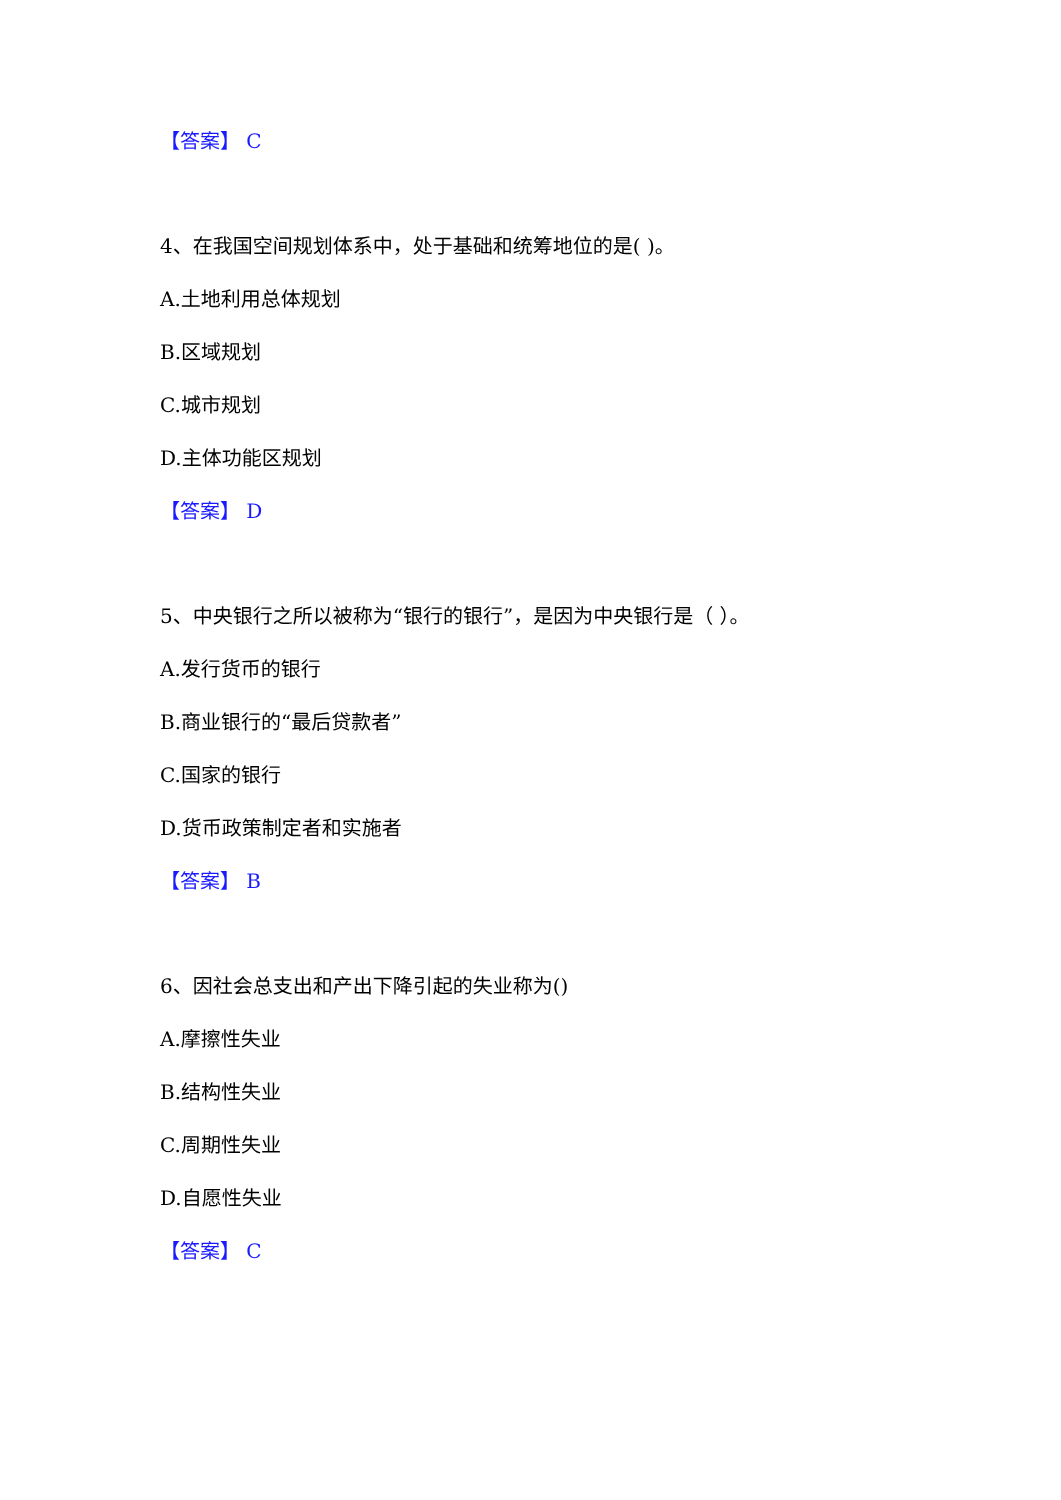【答案】 C
4、在我国空间规划体系中，处于基础和统筹地位的是( )。
A.土地利用总体规划
B.区域规划
C.城市规划
D.主体功能区规划
【答案】 D
5、中央银行之所以被称为“银行的银行”，是因为中央银行是（ ）。
A.发行货币的银行
B.商业银行的“最后贷款者”
C.国家的银行
D.货币政策制定者和实施者
【答案】 B
6、因社会总支出和产出下降引起的失业称为()
A.摩擦性失业
B.结构性失业
C.周期性失业
D.自愿性失业
【答案】 C